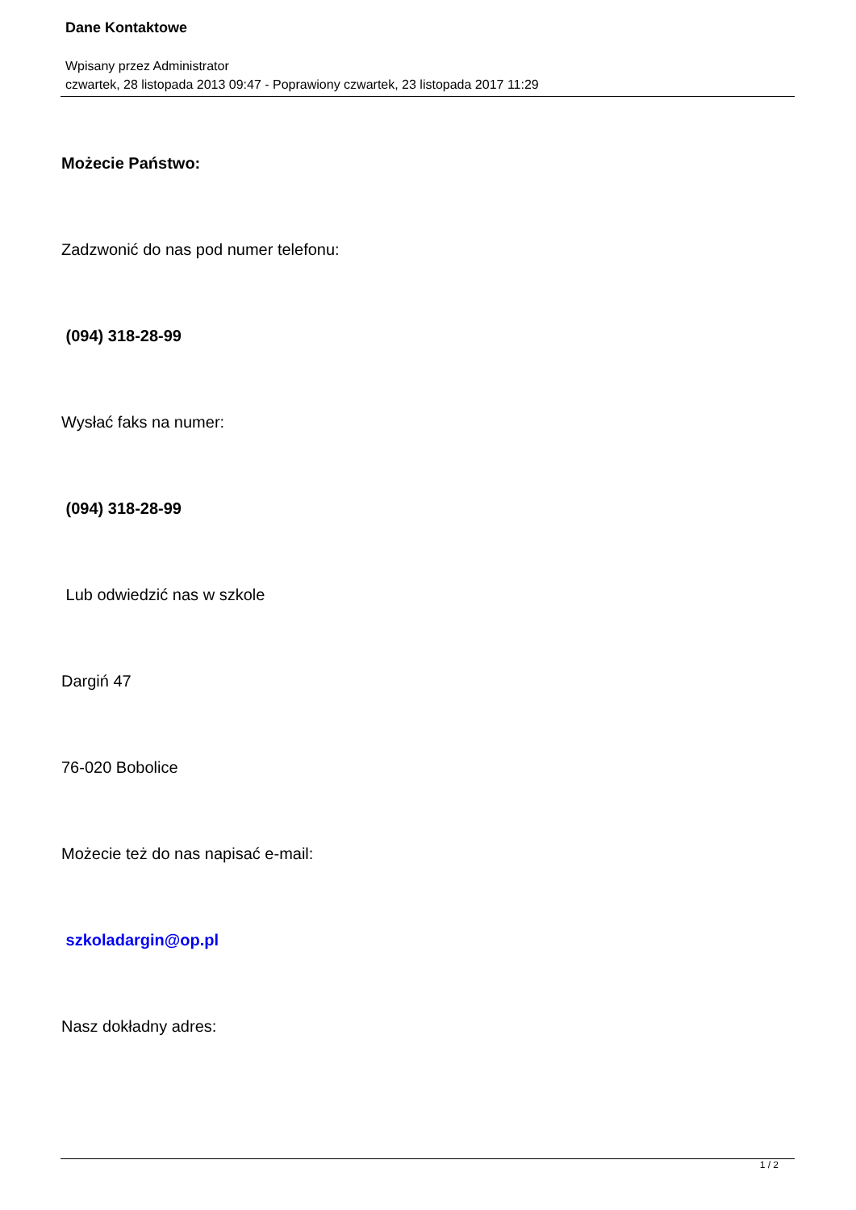Dane Kontaktowe
Wpisany przez Administrator
czwartek, 28 listopada 2013 09:47 - Poprawiony czwartek, 23 listopada 2017 11:29
Możecie Państwo:
Zadzwonić do nas pod numer telefonu:
(094) 318-28-99
Wysłać faks na numer:
(094) 318-28-99
Lub odwiedzić nas w szkole
Dargiń 47
76-020 Bobolice
Możecie też do nas napisać e-mail:
szkoladargin@op.pl
Nasz dokładny adres:
1 / 2